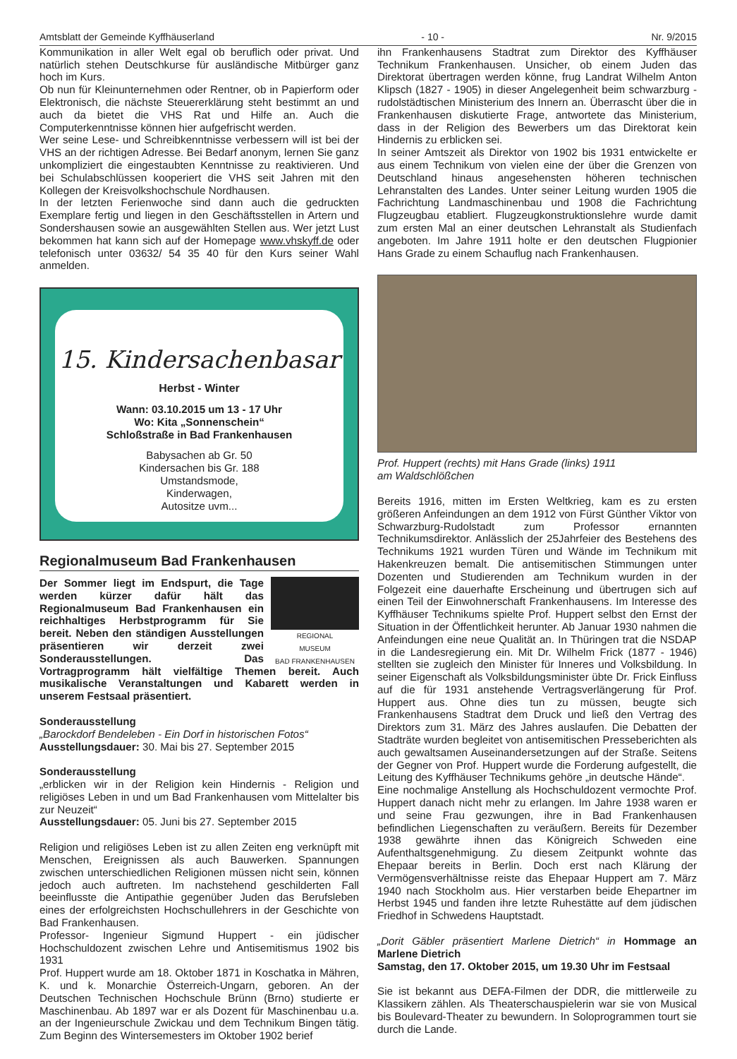Amtsblatt der Gemeinde Kyffhäuserland - 10 - Nr. 9/2015
Kommunikation in aller Welt egal ob beruflich oder privat. Und natürlich stehen Deutschkurse für ausländische Mitbürger ganz hoch im Kurs.
Ob nun für Kleinunternehmen oder Rentner, ob in Papierform oder Elektronisch, die nächste Steuererklärung steht bestimmt an und auch da bietet die VHS Rat und Hilfe an. Auch die Computerkenntnisse können hier aufgefrischt werden.
Wer seine Lese- und Schreibkenntnisse verbessern will ist bei der VHS an der richtigen Adresse. Bei Bedarf anonym, lernen Sie ganz unkompliziert die eingestaubten Kenntnisse zu reaktivieren. Und bei Schulabschlüssen kooperiert die VHS seit Jahren mit den Kollegen der Kreisvolkshochschule Nordhausen.
In der letzten Ferienwoche sind dann auch die gedruckten Exemplare fertig und liegen in den Geschäftsstellen in Artern und Sondershausen sowie an ausgewählten Stellen aus. Wer jetzt Lust bekommen hat kann sich auf der Homepage www.vhskyff.de oder telefonisch unter 03632/ 54 35 40 für den Kurs seiner Wahl anmelden.
15. Kindersachenbasar
Herbst - Winter
Wann: 03.10.2015 um 13 - 17 Uhr
Wo: Kita „Sonnenschein“
Schloßstraße in Bad Frankenhausen
Babysachen ab Gr. 50
Kindersachen bis Gr. 188
Umstandsmode,
Kinderwagen,
Autositze uvm...
Regionalmuseum Bad Frankenhausen
REGIONAL
MUSEUM
BAD FRANKENHAUSEN
Der Sommer liegt im Endspurt, die Tage werden kürzer dafür hält das Regionalmuseum Bad Frankenhausen ein reichhaltiges Herbstprogramm für Sie bereit. Neben den ständigen Ausstellungen präsentieren wir derzeit zwei Sonderausstellungen. Das Vortragprogramm hält vielfältige Themen bereit. Auch musikalische Veranstaltungen und Kabarett werden in unserem Festsaal präsentiert.
Sonderausstellung
„Barockdorf Bendeleben - Ein Dorf in historischen Fotos“
Ausstellungsdauer: 30. Mai bis 27. September 2015
Sonderausstellung
„erblicken wir in der Religion kein Hindernis - Religion und religiöses Leben in und um Bad Frankenhausen vom Mittelalter bis zur Neuzeit“
Ausstellungsdauer: 05. Juni bis 27. September 2015
Religion und religiöses Leben ist zu allen Zeiten eng verknüpft mit Menschen, Ereignissen als auch Bauwerken. Spannungen zwischen unterschiedlichen Religionen müssen nicht sein, können jedoch auch auftreten. Im nachstehend geschilderten Fall beeinflusste die Antipathie gegenüber Juden das Berufsleben eines der erfolgreichsten Hochschullehrers in der Geschichte von Bad Frankenhausen.
Professor- Ingenieur Sigmund Huppert - ein jüdischer Hochschuldozent zwischen Lehre und Antisemitismus 1902 bis 1931
Prof. Huppert wurde am 18. Oktober 1871 in Koschatka in Mähren, K. und k. Monarchie Österreich-Ungarn, geboren. An der Deutschen Technischen Hochschule Brünn (Brno) studierte er Maschinenbau. Ab 1897 war er als Dozent für Maschinenbau u.a. an der Ingenieurschule Zwickau und dem Technikum Bingen tätig. Zum Beginn des Wintersemesters im Oktober 1902 berief
ihn Frankenhausens Stadtrat zum Direktor des Kyffhäuser Technikum Frankenhausen. Unsicher, ob einem Juden das Direktorat übertragen werden könne, frug Landrat Wilhelm Anton Klipsch (1827 - 1905) in dieser Angelegenheit beim schwarzburg - rudolstädtischen Ministerium des Innern an. Überrascht über die in Frankenhausen diskutierte Frage, antwortete das Ministerium, dass in der Religion des Bewerbers um das Direktorat kein Hindernis zu erblicken sei.
In seiner Amtszeit als Direktor von 1902 bis 1931 entwickelte er aus einem Technikum von vielen eine der über die Grenzen von Deutschland hinaus angesehensten höheren technischen Lehranstalten des Landes. Unter seiner Leitung wurden 1905 die Fachrichtung Landmaschinenbau und 1908 die Fachrichtung Flugzeugbau etabliert. Flugzeugkonstruktionslehre wurde damit zum ersten Mal an einer deutschen Lehranstalt als Studienfach angeboten. Im Jahre 1911 holte er den deutschen Flugpionier Hans Grade zu einem Schauflug nach Frankenhausen.
Prof. Huppert (rechts) mit Hans Grade (links) 1911
am Waldschlößchen
Bereits 1916, mitten im Ersten Weltkrieg, kam es zu ersten größeren Anfeindungen an dem 1912 von Fürst Günther Viktor von Schwarzburg-Rudolstadt zum Professor ernannten Technikumsdirektor. Anlässlich der 25Jahrfeier des Bestehens des Technikums 1921 wurden Türen und Wände im Technikum mit Hakenkreuzen bemalt. Die antisemitischen Stimmungen unter Dozenten und Studierenden am Technikum wurden in der Folgezeit eine dauerhafte Erscheinung und übertrugen sich auf einen Teil der Einwohnerschaft Frankenhausens. Im Interesse des Kyffhäuser Technikums spielte Prof. Huppert selbst den Ernst der Situation in der Öffentlichkeit herunter. Ab Januar 1930 nahmen die Anfeindungen eine neue Qualität an. In Thüringen trat die NSDAP in die Landesregierung ein. Mit Dr. Wilhelm Frick (1877 - 1946) stellten sie zugleich den Minister für Inneres und Volksbildung. In seiner Eigenschaft als Volksbildungsminister übte Dr. Frick Einfluss auf die für 1931 anstehende Vertragsverlängerung für Prof. Huppert aus. Ohne dies tun zu müssen, beugte sich Frankenhausens Stadtrat dem Druck und ließ den Vertrag des Direktors zum 31. März des Jahres auslaufen. Die Debatten der Stadträte wurden begleitet von antisemitischen Presseberichten als auch gewaltsamen Auseinandersetzungen auf der Straße. Seitens der Gegner von Prof. Huppert wurde die Forderung aufgestellt, die Leitung des Kyffhäuser Technikums gehöre „in deutsche Hände“.
Eine nochmalige Anstellung als Hochschuldozent vermochte Prof. Huppert danach nicht mehr zu erlangen. Im Jahre 1938 waren er und seine Frau gezwungen, ihre in Bad Frankenhausen befindlichen Liegenschaften zu veräußern. Bereits für Dezember 1938 gewährte ihnen das Königreich Schweden eine Aufenthaltsgenehmigung. Zu diesem Zeitpunkt wohnte das Ehepaar bereits in Berlin. Doch erst nach Klärung der Vermögensverhältnisse reiste das Ehepaar Huppert am 7. März 1940 nach Stockholm aus. Hier verstarben beide Ehepartner im Herbst 1945 und fanden ihre letzte Ruhestätte auf dem jüdischen Friedhof in Schwedens Hauptstadt.
„Dorit Gäbler präsentiert Marlene Dietrich“ in Hommage an Marlene Dietrich
Samstag, den 17. Oktober 2015, um 19.30 Uhr im Festsaal
Sie ist bekannt aus DEFA-Filmen der DDR, die mittlerweile zu Klassikern zählen. Als Theaterschauspielerin war sie von Musical bis Boulevard-Theater zu bewundern. In Soloprogrammen tourt sie durch die Lande.